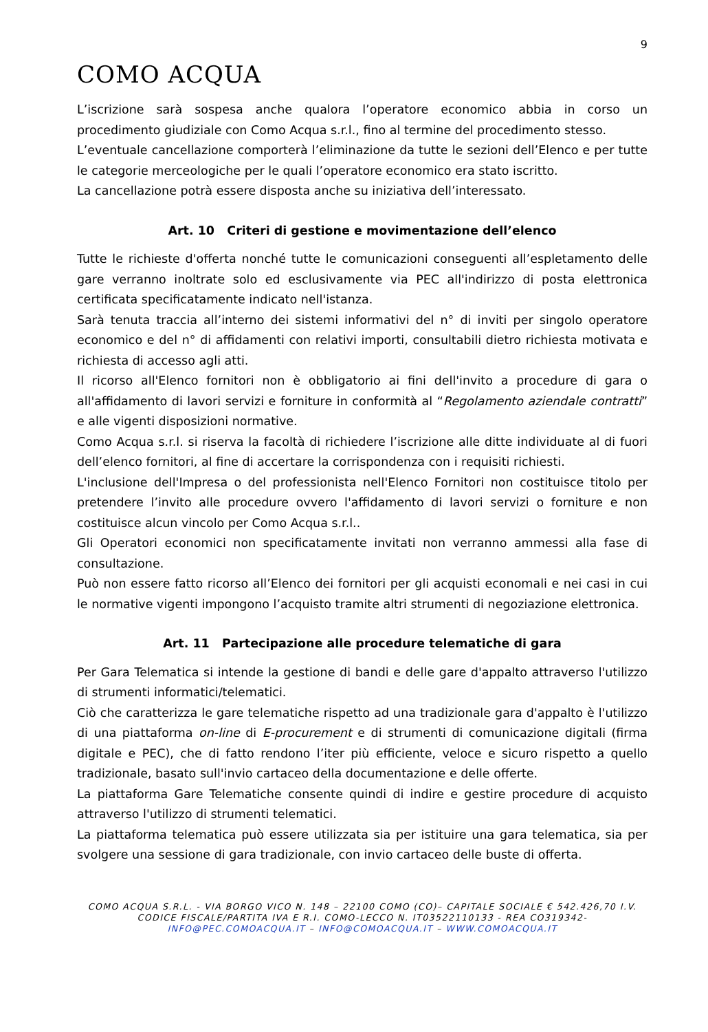9
COMO ACQUA
L’iscrizione sarà sospesa anche qualora l’operatore economico abbia in corso un procedimento giudiziale con Como Acqua s.r.l., fino al termine del procedimento stesso.
L’eventuale cancellazione comporterà l’eliminazione da tutte le sezioni dell’Elenco e per tutte le categorie merceologiche per le quali l’operatore economico era stato iscritto.
La cancellazione potrà essere disposta anche su iniziativa dell’interessato.
Art. 10 Criteri di gestione e movimentazione dell’elenco
Tutte le richieste d'offerta nonché tutte le comunicazioni conseguenti all’espletamento delle gare verranno inoltrate solo ed esclusivamente via PEC all'indirizzo di posta elettronica certificata specificatamente indicato nell'istanza.
Sarà tenuta traccia all’interno dei sistemi informativi del n° di inviti per singolo operatore economico e del n° di affidamenti con relativi importi, consultabili dietro richiesta motivata e richiesta di accesso agli atti.
Il ricorso all'Elenco fornitori non è obbligatorio ai fini dell'invito a procedure di gara o all'affidamento di lavori servizi e forniture in conformità al “Regolamento aziendale contratti” e alle vigenti disposizioni normative.
Como Acqua s.r.l. si riserva la facoltà di richiedere l’iscrizione alle ditte individuate al di fuori dell’elenco fornitori, al fine di accertare la corrispondenza con i requisiti richiesti.
L'inclusione dell'Impresa o del professionista nell'Elenco Fornitori non costituisce titolo per pretendere l’invito alle procedure ovvero l'affidamento di lavori servizi o forniture e non costituisce alcun vincolo per Como Acqua s.r.l..
Gli Operatori economici non specificatamente invitati non verranno ammessi alla fase di consultazione.
Può non essere fatto ricorso all’Elenco dei fornitori per gli acquisti economali e nei casi in cui le normative vigenti impongono l’acquisto tramite altri strumenti di negoziazione elettronica.
Art. 11 Partecipazione alle procedure telematiche di gara
Per Gara Telematica si intende la gestione di bandi e delle gare d'appalto attraverso l'utilizzo di strumenti informatici/telematici.
Ciò che caratterizza le gare telematiche rispetto ad una tradizionale gara d'appalto è l'utilizzo di una piattaforma on-line di E-procurement e di strumenti di comunicazione digitali (firma digitale e PEC), che di fatto rendono l’iter più efficiente, veloce e sicuro rispetto a quello tradizionale, basato sull'invio cartaceo della documentazione e delle offerte.
La piattaforma Gare Telematiche consente quindi di indire e gestire procedure di acquisto attraverso l'utilizzo di strumenti telematici.
La piattaforma telematica può essere utilizzata sia per istituire una gara telematica, sia per svolgere una sessione di gara tradizionale, con invio cartaceo delle buste di offerta.
COMO ACQUA S.R.L. - VIA BORGO VICO N. 148 – 22100 COMO (CO)– CAPITALE SOCIALE € 542.426,70 I.V.
CODICE FISCALE/PARTITA IVA E R.I. COMO-LECCO N. IT03522110133 - REA CO319342-
INFO@PEC.COMOACQUA.IT – INFO@COMOACQUA.IT – WWW.COMOACQUA.IT